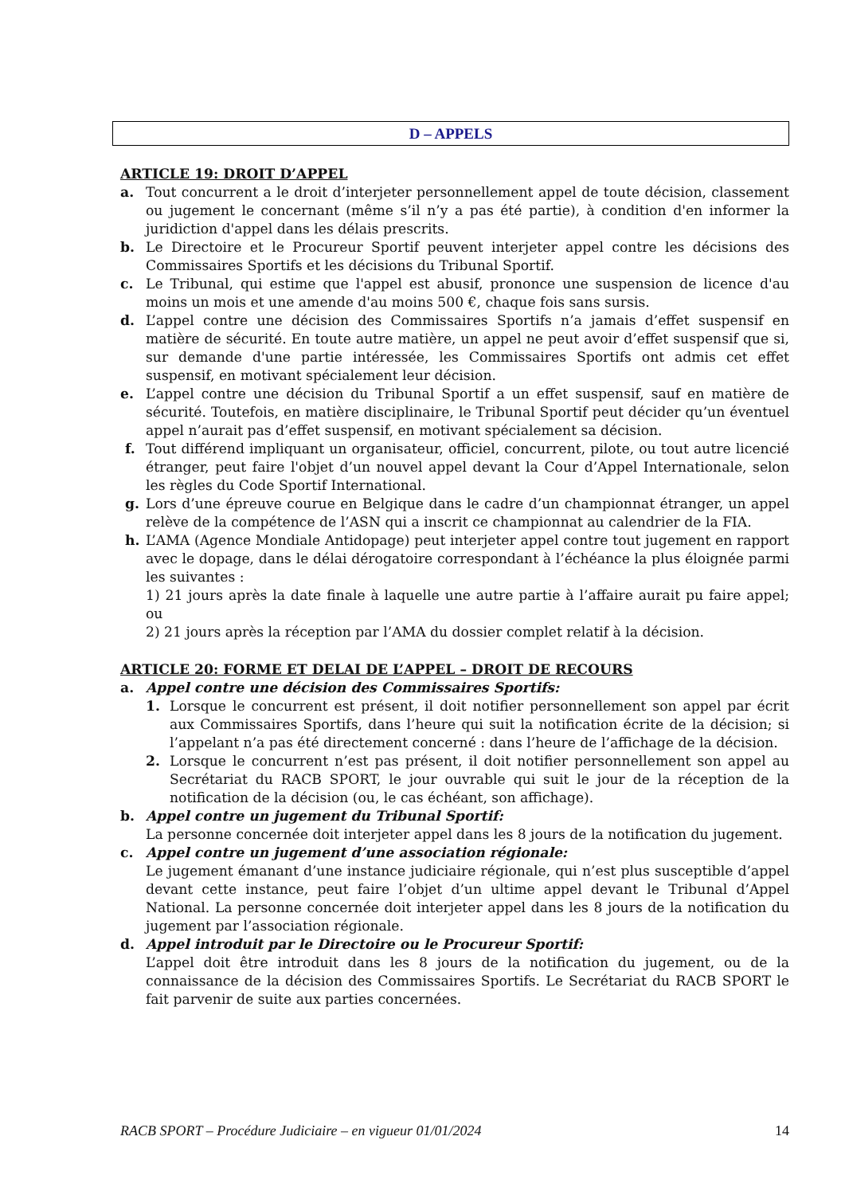D – APPELS
ARTICLE 19: DROIT D’APPEL
a. Tout concurrent a le droit d’interjeter personnellement appel de toute décision, classement ou jugement le concernant (même s’il n’y a pas été partie), à condition d'en informer la juridiction d'appel dans les délais prescrits.
b. Le Directoire et le Procureur Sportif peuvent interjeter appel contre les décisions des Commissaires Sportifs et les décisions du Tribunal Sportif.
c. Le Tribunal, qui estime que l'appel est abusif, prononce une suspension de licence d'au moins un mois et une amende d'au moins 500 €, chaque fois sans sursis.
d. L’appel contre une décision des Commissaires Sportifs n’a jamais d’effet suspensif en matière de sécurité. En toute autre matière, un appel ne peut avoir d’effet suspensif que si, sur demande d'une partie intéressée, les Commissaires Sportifs ont admis cet effet suspensif, en motivant spécialement leur décision.
e. L’appel contre une décision du Tribunal Sportif a un effet suspensif, sauf en matière de sécurité. Toutefois, en matière disciplinaire, le Tribunal Sportif peut décider qu’un éventuel appel n’aurait pas d’effet suspensif, en motivant spécialement sa décision.
f. Tout différend impliquant un organisateur, officiel, concurrent, pilote, ou tout autre licencié étranger, peut faire l'objet d’un nouvel appel devant la Cour d’Appel Internationale, selon les règles du Code Sportif International.
g. Lors d’une épreuve courue en Belgique dans le cadre d’un championnat étranger, un appel relève de la compétence de l’ASN qui a inscrit ce championnat au calendrier de la FIA.
h. L’AMA (Agence Mondiale Antidopage) peut interjeter appel contre tout jugement en rapport avec le dopage, dans le délai dérogatoire correspondant à l’échéance la plus éloignée parmi les suivantes :
1) 21 jours après la date finale à laquelle une autre partie à l’affaire aurait pu faire appel; ou
2) 21 jours après la réception par l’AMA du dossier complet relatif à la décision.
ARTICLE 20: FORME ET DELAI DE L’APPEL – DROIT DE RECOURS
a. Appel contre une décision des Commissaires Sportifs:
1. Lorsque le concurrent est présent, il doit notifier personnellement son appel par écrit aux Commissaires Sportifs, dans l’heure qui suit la notification écrite de la décision; si l’appelant n’a pas été directement concerné : dans l’heure de l’affichage de la décision.
2. Lorsque le concurrent n’est pas présent, il doit notifier personnellement son appel au Secrétariat du RACB SPORT, le jour ouvrable qui suit le jour de la réception de la notification de la décision (ou, le cas échéant, son affichage).
b. Appel contre un jugement du Tribunal Sportif:
La personne concernée doit interjeter appel dans les 8 jours de la notification du jugement.
c. Appel contre un jugement d’une association régionale:
Le jugement émanant d’une instance judiciaire régionale, qui n’est plus susceptible d’appel devant cette instance, peut faire l’objet d’un ultime appel devant le Tribunal d’Appel National. La personne concernée doit interjeter appel dans les 8 jours de la notification du jugement par l’association régionale.
d. Appel introduit par le Directoire ou le Procureur Sportif:
L’appel doit être introduit dans les 8 jours de la notification du jugement, ou de la connaissance de la décision des Commissaires Sportifs. Le Secrétariat du RACB SPORT le fait parvenir de suite aux parties concernées.
RACB SPORT – Procédure Judiciaire – en vigueur 01/01/2024 14